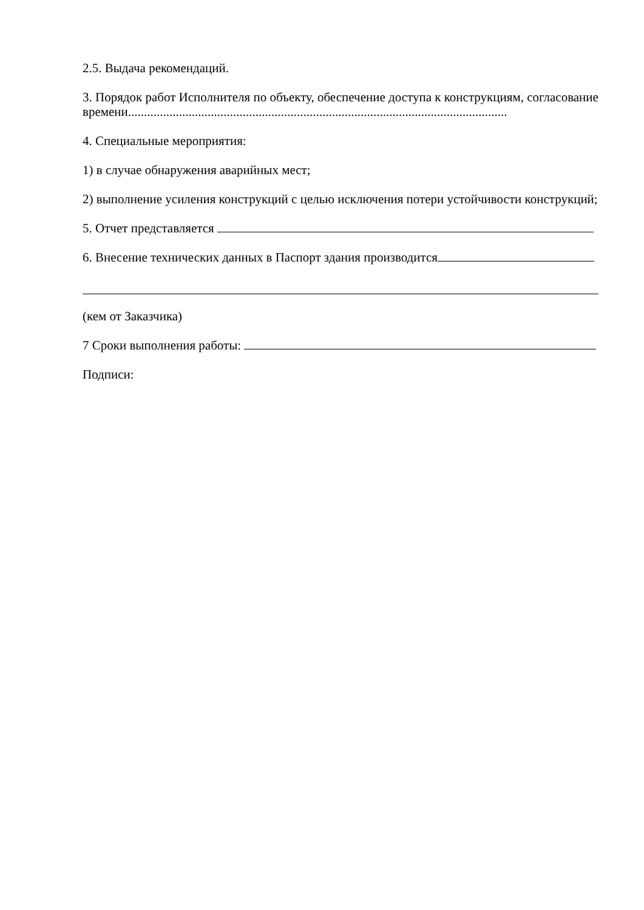2.5. Выдача рекомендаций.
3. Порядок работ Исполнителя по объекту, обеспечение доступа к конструкциям, согласование времени.......................................................................................................................
4. Специальные мероприятия:
1) в случае обнаружения аварийных мест;
2) выполнение усиления конструкций с целью исключения потери устойчивости конструкций;
5. Отчет представляется
6. Внесение технических данных в Паспорт здания производится
(кем от Заказчика)
7 Сроки выполнения работы:
Подписи: